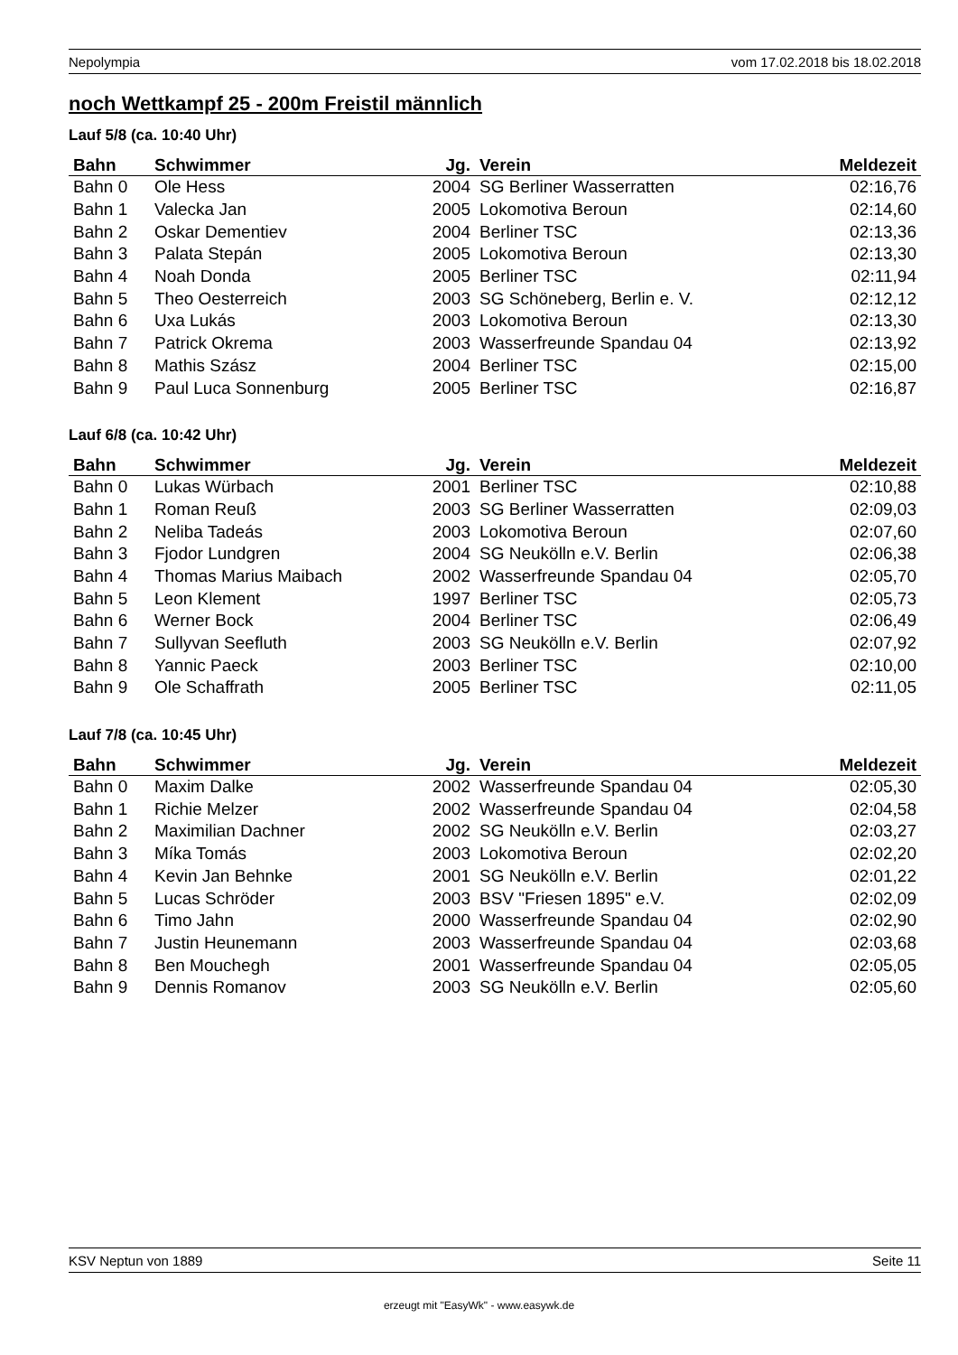Nepolympia vom 17.02.2018 bis 18.02.2018
noch Wettkampf 25 - 200m Freistil männlich
Lauf 5/8 (ca. 10:40 Uhr)
| Bahn | Schwimmer | Jg. | Verein | Meldezeit |
| --- | --- | --- | --- | --- |
| Bahn 0 | Ole Hess | 2004 | SG Berliner Wasserratten | 02:16,76 |
| Bahn 1 | Valecka Jan | 2005 | Lokomotiva Beroun | 02:14,60 |
| Bahn 2 | Oskar Dementiev | 2004 | Berliner TSC | 02:13,36 |
| Bahn 3 | Palata Stepán | 2005 | Lokomotiva Beroun | 02:13,30 |
| Bahn 4 | Noah Donda | 2005 | Berliner TSC | 02:11,94 |
| Bahn 5 | Theo Oesterreich | 2003 | SG Schöneberg, Berlin e. V. | 02:12,12 |
| Bahn 6 | Uxa Lukás | 2003 | Lokomotiva Beroun | 02:13,30 |
| Bahn 7 | Patrick Okrema | 2003 | Wasserfreunde Spandau 04 | 02:13,92 |
| Bahn 8 | Mathis Szász | 2004 | Berliner TSC | 02:15,00 |
| Bahn 9 | Paul Luca Sonnenburg | 2005 | Berliner TSC | 02:16,87 |
Lauf 6/8 (ca. 10:42 Uhr)
| Bahn | Schwimmer | Jg. | Verein | Meldezeit |
| --- | --- | --- | --- | --- |
| Bahn 0 | Lukas Würbach | 2001 | Berliner TSC | 02:10,88 |
| Bahn 1 | Roman Reuß | 2003 | SG Berliner Wasserratten | 02:09,03 |
| Bahn 2 | Neliba Tadeás | 2003 | Lokomotiva Beroun | 02:07,60 |
| Bahn 3 | Fjodor Lundgren | 2004 | SG Neukölln e.V. Berlin | 02:06,38 |
| Bahn 4 | Thomas Marius Maibach | 2002 | Wasserfreunde Spandau 04 | 02:05,70 |
| Bahn 5 | Leon Klement | 1997 | Berliner TSC | 02:05,73 |
| Bahn 6 | Werner Bock | 2004 | Berliner TSC | 02:06,49 |
| Bahn 7 | Sullyvan Seefluth | 2003 | SG Neukölln e.V. Berlin | 02:07,92 |
| Bahn 8 | Yannic Paeck | 2003 | Berliner TSC | 02:10,00 |
| Bahn 9 | Ole Schaffrath | 2005 | Berliner TSC | 02:11,05 |
Lauf 7/8 (ca. 10:45 Uhr)
| Bahn | Schwimmer | Jg. | Verein | Meldezeit |
| --- | --- | --- | --- | --- |
| Bahn 0 | Maxim Dalke | 2002 | Wasserfreunde Spandau 04 | 02:05,30 |
| Bahn 1 | Richie Melzer | 2002 | Wasserfreunde Spandau 04 | 02:04,58 |
| Bahn 2 | Maximilian Dachner | 2002 | SG Neukölln e.V. Berlin | 02:03,27 |
| Bahn 3 | Míka Tomás | 2003 | Lokomotiva Beroun | 02:02,20 |
| Bahn 4 | Kevin Jan Behnke | 2001 | SG Neukölln e.V. Berlin | 02:01,22 |
| Bahn 5 | Lucas Schröder | 2003 | BSV "Friesen 1895" e.V. | 02:02,09 |
| Bahn 6 | Timo Jahn | 2000 | Wasserfreunde Spandau 04 | 02:02,90 |
| Bahn 7 | Justin Heunemann | 2003 | Wasserfreunde Spandau 04 | 02:03,68 |
| Bahn 8 | Ben Mouchegh | 2001 | Wasserfreunde Spandau 04 | 02:05,05 |
| Bahn 9 | Dennis Romanov | 2003 | SG Neukölln e.V. Berlin | 02:05,60 |
KSV Neptun von 1889 Seite 11
erzeugt mit "EasyWk" - www.easywk.de